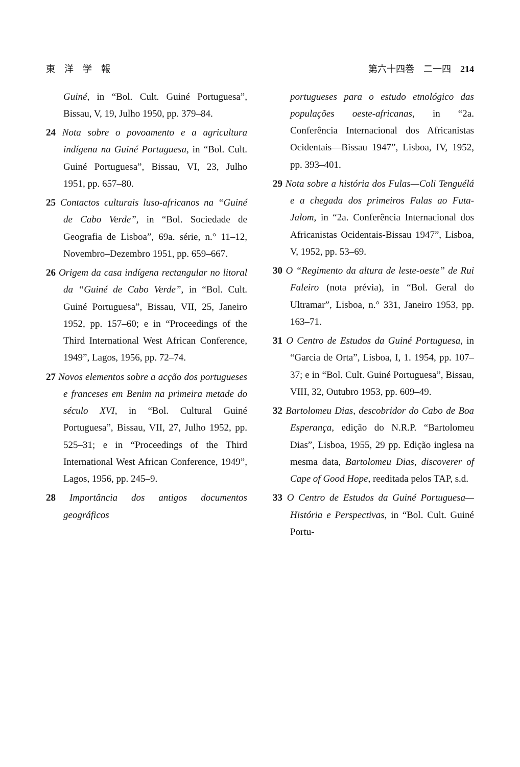東　洋　学　報 第六十四巻　二一四　214
Guiné, in “Bol. Cult. Guiné Portuguesa”, Bissau, V, 19, Julho 1950, pp. 379–84.
24 Nota sobre o povoamento e a agricultura indígena na Guiné Portuguesa, in “Bol. Cult. Guiné Portuguesa”, Bissau, VI, 23, Julho 1951, pp. 657–80.
25 Contactos culturais luso-africanos na “Guiné de Cabo Verde”, in “Bol. Sociedade de Geografia de Lisboa”, 69a. série, n.° 11–12, Novembro–Dezembro 1951, pp. 659–667.
26 Origem da casa indígena rectangular no litoral da “Guiné de Cabo Verde”, in “Bol. Cult. Guiné Portuguesa”, Bissau, VII, 25, Janeiro 1952, pp. 157–60; e in “Proceedings of the Third International West African Conference, 1949”, Lagos, 1956, pp. 72–74.
27 Novos elementos sobre a acção dos portugueses e franceses em Benim na primeira metade do século XVI, in “Bol. Cultural Guiné Portuguesa”, Bissau, VII, 27, Julho 1952, pp. 525–31; e in “Proceedings of the Third International West African Conference, 1949”, Lagos, 1956, pp. 245–9.
28 Importância dos antigos documentos geográficos
portugueses para o estudo etnológico das populações oeste-africanas, in “2a. Conferência Internacional dos Africanistas Ocidentais—Bissau 1947”, Lisboa, IV, 1952, pp. 393–401.
29 Nota sobre a história dos Fulas—Coli Tenguélá e a chegada dos primeiros Fulas ao Futa-Jalom, in “2a. Conferência Internacional dos Africanistas Ocidentais-Bissau 1947”, Lisboa, V, 1952, pp. 53–69.
30 O “Regimento da altura de leste-oeste” de Rui Faleiro (nota prévia), in “Bol. Geral do Ultramar”, Lisboa, n.° 331, Janeiro 1953, pp. 163–71.
31 O Centro de Estudos da Guiné Portuguesa, in “Garcia de Orta”, Lisboa, I, 1. 1954, pp. 107–37; e in “Bol. Cult. Guiné Portuguesa”, Bissau, VIII, 32, Outubro 1953, pp. 609–49.
32 Bartolomeu Dias, descobridor do Cabo de Boa Esperança, edição do N.R.P. “Bartolomeu Dias”, Lisboa, 1955, 29 pp. Edição inglesa na mesma data, Bartolomeu Dias, discoverer of Cape of Good Hope, reeditada pelos TAP, s.d.
33 O Centro de Estudos da Guiné Portuguesa—História e Perspectivas, in “Bol. Cult. Guiné Portu-